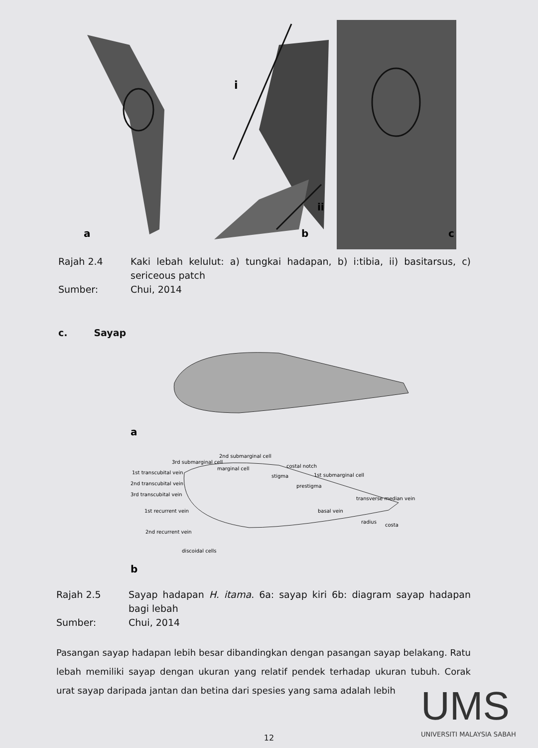a
i
ii
b
c
Rajah 2.4 Kaki lebah kelulut: a) tungkai hadapan, b) i:tibia, ii) basitarsus, c) sericeous patch
Sumber: Chui, 2014
c. Sayap
a
2nd submarginal cell
3rd submarginal cell
1st transcubital vein
2nd transcubital vein
3rd transcubital vein
marginal cell
costal notch
stigma
1st submarginal cell
prestigma
transverse median vein
basal vein
1st recurrent vein
2nd recurrent vein
radius
costa
discoidal cells
b
Rajah 2.5 Sayap hadapan H. itama. 6a: sayap kiri 6b: diagram sayap hadapan bagi lebah
Sumber: Chui, 2014
Pasangan sayap hadapan lebih besar dibandingkan dengan pasangan sayap belakang. Ratu lebah memiliki sayap dengan ukuran yang relatif pendek terhadap ukuran tubuh. Corak urat sayap daripada jantan dan betina dari spesies yang sama adalah lebih
UMS
UNIVERSITI MALAYSIA SABAH
12